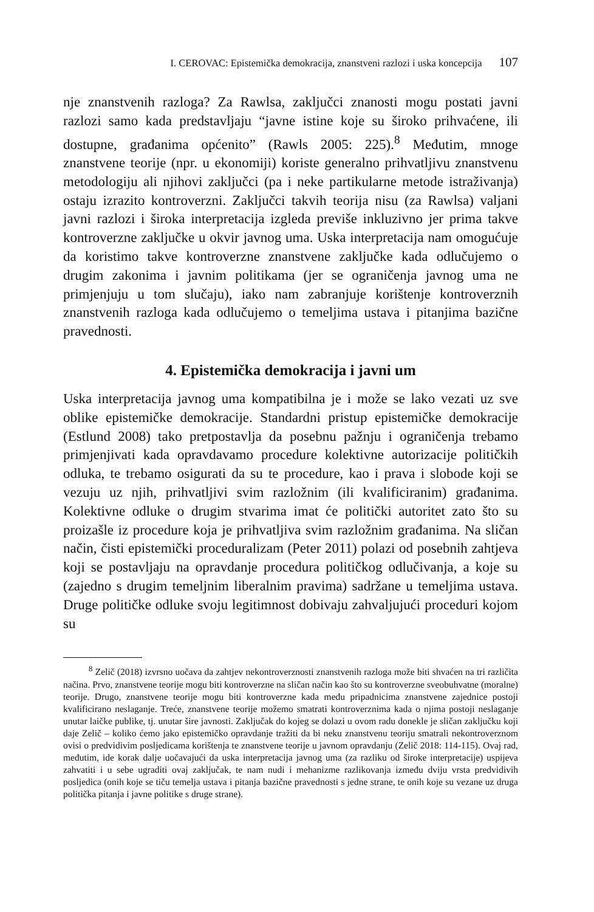I. CEROVAC: Epistemička demokracija, znanstveni razlozi i uska koncepcija 107
nje znanstvenih razloga? Za Rawlsa, zaključci znanosti mogu postati javni razlozi samo kada predstavljaju “javne istine koje su široko prihvaćene, ili dostupne, građanima općenito” (Rawls 2005: 225).<sup>8</sup> Međutim, mnoge znanstvene teorije (npr. u ekonomiji) koriste generalno prihvatljivu znanstvenu metodologiju ali njihovi zaključci (pa i neke partikularne metode istraživanja) ostaju izrazito kontroverzni. Zaključci takvih teorija nisu (za Rawlsa) valjani javni razlozi i široka interpretacija izgleda previše inkluzivno jer prima takve kontroverzne zaključke u okvir javnog uma. Uska interpretacija nam omogućuje da koristimo takve kontroverzne znanstvene zaključke kada odlučujemo o drugim zakonima i javnim politikama (jer se ograničenja javnog uma ne primjenjuju u tom slučaju), iako nam zabranjuje korištenje kontroverznih znanstvenih razloga kada odlučujemo o temeljima ustava i pitanjima bazične pravednosti.
4. Epistemička demokracija i javni um
Uska interpretacija javnog uma kompatibilna je i može se lako vezati uz sve oblike epistemičke demokracije. Standardni pristup epistemičke demokracije (Estlund 2008) tako pretpostavlja da posebnu pažnju i ograničenja trebamo primjenjivati kada opravdavamo procedure kolektivne autorizacije političkih odluka, te trebamo osigurati da su te procedure, kao i prava i slobode koji se vezuju uz njih, prihvatljivi svim razložnim (ili kvalificiranim) građanima. Kolektivne odluke o drugim stvarima imat će politički autoritet zato što su proizašle iz procedure koja je prihvatljiva svim razložnim građanima. Na sličan način, čisti epistemički proceduralizam (Peter 2011) polazi od posebnih zahtjeva koji se postavljaju na opravdanje procedura političkog odlučivanja, a koje su (zajedno s drugim temeljnim liberalnim pravima) sadržane u temeljima ustava. Druge političke odluke svoju legitimnost dobivaju zahvaljujući proceduri kojom su
<sup>8</sup> Zelič (2018) izvrsno uočava da zahtjev nekontroverznosti znanstvenih razloga može biti shvaćen na tri različita načina. Prvo, znanstvene teorije mogu biti kontroverzne na sličan način kao što su kontroverzne sveobuhvatne (moralne) teorije. Drugo, znanstvene teorije mogu biti kontroverzne kada među pripadnicima znanstvene zajednice postoji kvalificirano neslaganje. Treće, znanstvene teorije možemo smatrati kontroverznima kada o njima postoji neslaganje unutar laičke publike, tj. unutar šire javnosti. Zaključak do kojeg se dolazi u ovom radu donekle je sličan zaključku koji daje Zelič – koliko ćemo jako epistemičko opravdanje tražiti da bi neku znanstvenu teoriju smatrali nekontroverznom ovisi o predvidivim posljedicama korištenja te znanstvene teorije u javnom opravdanju (Zelič 2018: 114-115). Ovaj rad, međutim, ide korak dalje uočavajući da uska interpretacija javnog uma (za razliku od široke interpretacije) uspijeva zahvatiti i u sebe ugraditi ovaj zaključak, te nam nudi i mehanizme razlikovanja između dviju vrsta predvidivih posljedica (onih koje se tiču temelja ustava i pitanja bazične pravednosti s jedne strane, te onih koje su vezane uz druga politička pitanja i javne politike s druge strane).